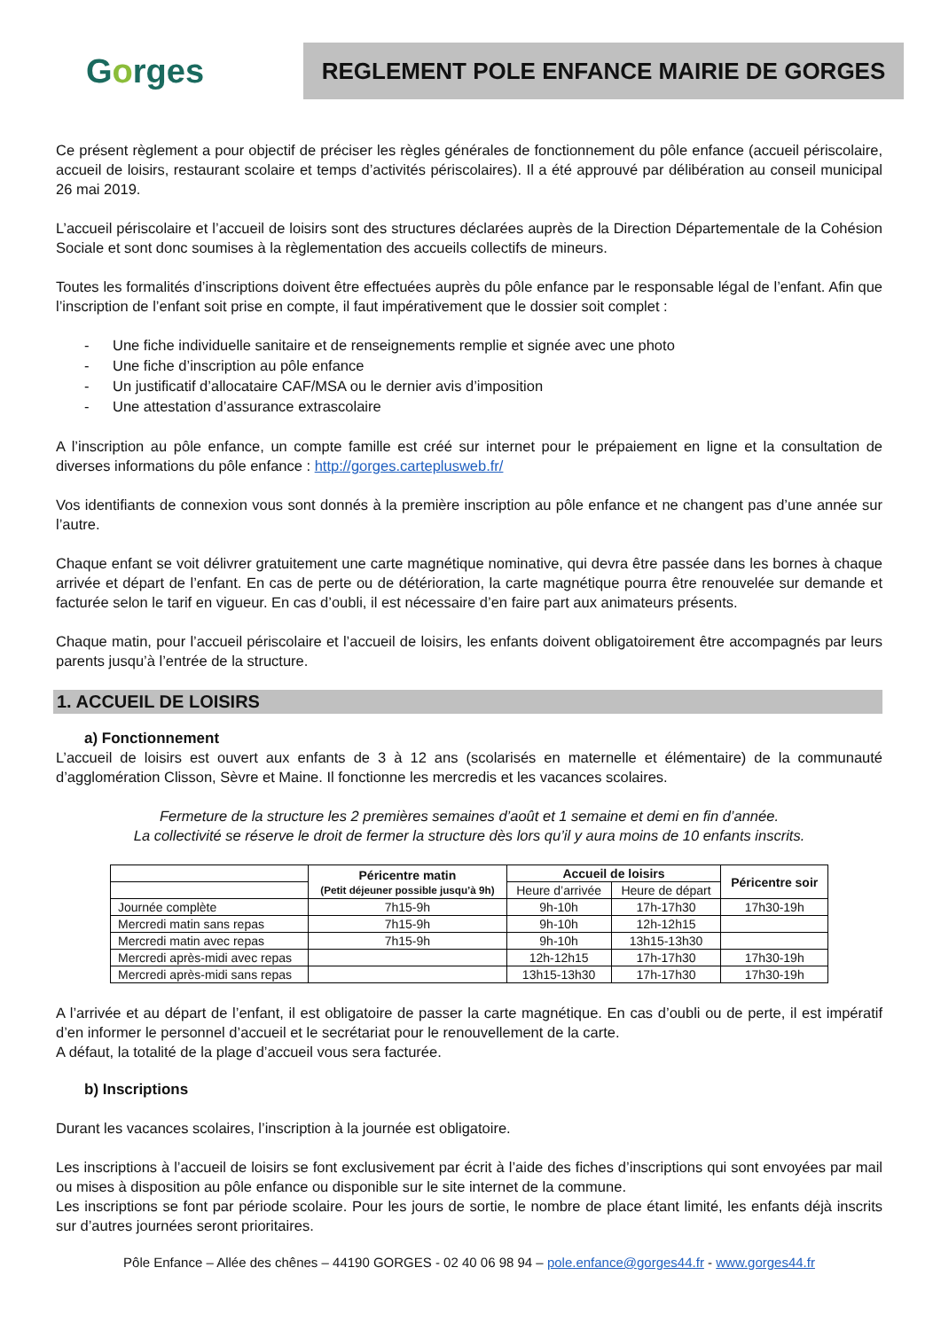Gorges
REGLEMENT POLE ENFANCE MAIRIE DE GORGES
Ce présent règlement a pour objectif de préciser les règles générales de fonctionnement du pôle enfance (accueil périscolaire, accueil de loisirs, restaurant scolaire et temps d’activités périscolaires). Il a été approuvé par délibération au conseil municipal 26 mai 2019.
L’accueil périscolaire et l’accueil de loisirs sont des structures déclarées auprès de la Direction Départementale de la Cohésion Sociale et sont donc soumises à la règlementation des accueils collectifs de mineurs.
Toutes les formalités d’inscriptions doivent être effectuées auprès du pôle enfance par le responsable légal de l’enfant. Afin que l’inscription de l’enfant soit prise en compte, il faut impérativement que le dossier soit complet :
- Une fiche individuelle sanitaire et de renseignements remplie et signée avec une photo
- Une fiche d’inscription au pôle enfance
- Un justificatif d’allocataire CAF/MSA ou le dernier avis d’imposition
- Une attestation d’assurance extrascolaire
A l’inscription au pôle enfance, un compte famille est créé sur internet pour le prépaiement en ligne et la consultation de diverses informations du pôle enfance : http://gorges.carteplusweb.fr/
Vos identifiants de connexion vous sont donnés à la première inscription au pôle enfance et ne changent pas d’une année sur l’autre.
Chaque enfant se voit délivrer gratuitement une carte magnétique nominative, qui devra être passée dans les bornes à chaque arrivée et départ de l’enfant. En cas de perte ou de détérioration, la carte magnétique pourra être renouvelée sur demande et facturée selon le tarif en vigueur. En cas d’oubli, il est nécessaire d’en faire part aux animateurs présents.
Chaque matin, pour l’accueil périscolaire et l’accueil de loisirs, les enfants doivent obligatoirement être accompagnés par leurs parents jusqu’à l’entrée de la structure.
1. ACCUEIL DE LOISIRS
a) Fonctionnement
L’accueil de loisirs est ouvert aux enfants de 3 à 12 ans (scolarisés en maternelle et élémentaire) de la communauté d’agglomération Clisson, Sèvre et Maine. Il fonctionne les mercredis et les vacances scolaires.
Fermeture de la structure les 2 premières semaines d’août et 1 semaine et demi en fin d’année.
La collectivité se réserve le droit de fermer la structure dès lors qu’il y aura moins de 10 enfants inscrits.
| | Péricentre matin (Petit déjeuner possible jusqu’à 9h) | Accueil de loisirs | | Péricentre soir |
| --- | --- | --- | --- | --- |
| | | Heure d’arrivée | Heure de départ | |
| Journée complète | 7h15-9h | 9h-10h | 17h-17h30 | 17h30-19h |
| Mercredi matin sans repas | 7h15-9h | 9h-10h | 12h-12h15 | |
| Mercredi matin avec repas | 7h15-9h | 9h-10h | 13h15-13h30 | |
| Mercredi après-midi avec repas | | 12h-12h15 | 17h-17h30 | 17h30-19h |
| Mercredi après-midi sans repas | | 13h15-13h30 | 17h-17h30 | 17h30-19h |
A l’arrivée et au départ de l’enfant, il est obligatoire de passer la carte magnétique. En cas d’oubli ou de perte, il est impératif d’en informer le personnel d’accueil et le secrétariat pour le renouvellement de la carte.
A défaut, la totalité de la plage d’accueil vous sera facturée.
b) Inscriptions
Durant les vacances scolaires, l’inscription à la journée est obligatoire.
Les inscriptions à l’accueil de loisirs se font exclusivement par écrit à l’aide des fiches d’inscriptions qui sont envoyées par mail ou mises à disposition au pôle enfance ou disponible sur le site internet de la commune.
Les inscriptions se font par période scolaire. Pour les jours de sortie, le nombre de place étant limité, les enfants déjà inscrits sur d’autres journées seront prioritaires.
Pôle Enfance – Allée des chênes – 44190 GORGES - 02 40 06 98 94 – pole.enfance@gorges44.fr - www.gorges44.fr